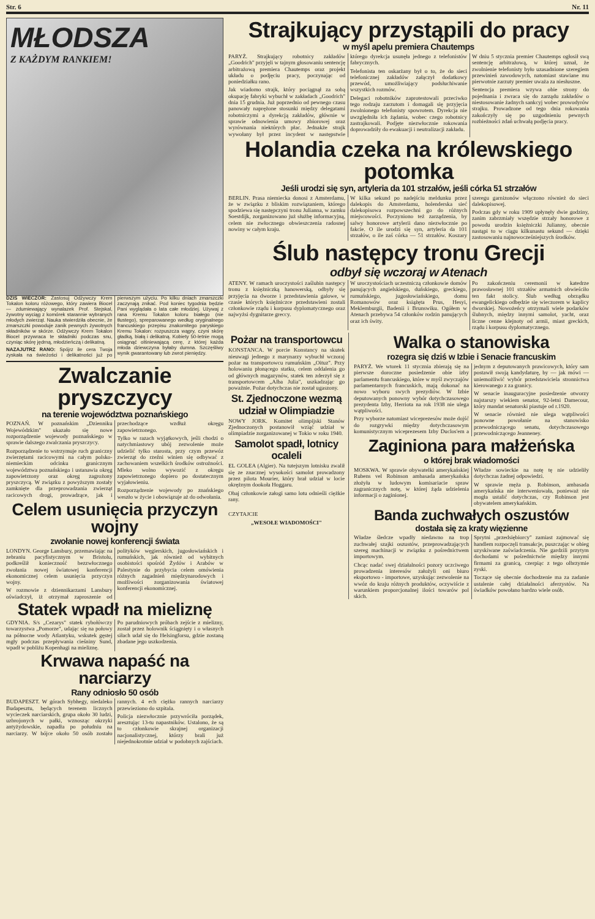Str. 6 Nr. 11
MŁODSZA
Z KAŻDYM RANKIEM!
DZIŚ WIECZÓR: Zastosuj Odżywczy Krem Tokalon koloru różowego, który zawiera Biocel — zdumiewający wynalazek Prof. Stejskal, żywotny wyciąg z komórek starannie wybranych młodych zwierząt. Nauka stwierdziła obecnie, że zmarszczki powoduje zanik pewnych żywotnych składników w skórze. Odżywczy Krem Tokalon Biocel przywraca te składniki podczas snu, czyniąc skórę jędrną, młodzieńczą i delikatną.
NAZAJUTRZ RANO: Spójrz ile cera Twoja zyskała na świeżości i delikatności już po pierwszym użyciu. Po kilku dniach zmarszczki zaczynają znikać. Pod koniec tygodnia będzie Pani wyglądała o lata całe młodziej. Używaj z rana Kremu Tokalon koloru białego (nie tłustego), spreparowanego według oryginalnego francuskiego przepisu znakomitego paryskiego Kremu Tokalon: rozpuszcza wągry, czyni skórę gładką, białą i delikatną. Kobiety 50-letnie mogą osiągnąć olśniewającą cerę, z której każda młoda dziewczyna byłaby dumna. Szczęśliwy wynik gwarantowany lub zwrot pieniędzy.
Zwalczanie pryszczycy
na terenie województwa poznańskiego
POZNAŃ. W poznańskim „Dzienniku Wojewódzkim" ukazało się nowe rozporządzenie wojewody poznańskiego w sprawie dalszego zwalczania pryszczycy.
Rozporządzenie to wstrzymuje ruch graniczny zwierzętami racicowymi na całym polsko-niemieckim odcinku granicznym województwa poznańskiego i ustanawia okręg zapowietrzony oraz okręg zagrożony pryszczycą. W związku z powyższym zostały zamknięte dla przeprowadzania zwierząt racicowych drogi, prowadzące, jak i przechodzące wzdłuż okręgu zapowietrzonego.
Tylko w razach wyjątkowych, jeśli chodzi o natychmiastowy ubój zezwolenie może udzielić tylko starosta, przy czym przewóz zwierząt do rzeźni winien się odbywać z zachowaniem wszelkich środków ostrożności. Mleko wolno wywozić z okręgu zapowietrzonego dopiero po dostatecznym wyjałowieniu.
Rozporządzenie wojewody po znańskiego weszło w życie i obowiązuje aż do odwołania.
Celem usunięcia przyczyn wojny
zwołanie nowej konferencji świata
LONDYN. George Lansbury, przemawiając na zebraniu pacyfistycznym w Bristolu, podkreślił konieczność bezzwłocznego zwołania nowej światowej konferencji ekonomicznej celem usunięcia przyczyn wojny.
W rozmowie z dziennikarzami Lansbury oświadczył, iż otrzymał zaproszenie od polityków węgierskich, jugosłowiańskich i rumuńskich, jak również od wybitnych osobistości spośród Żydów i Arabów w Palestynie do przybycia celem omówienia różnych zagadnień międzynarodowych i możliwości zorganizowania światowej konferencji ekonomicznej.
Statek wpadł na mieliznę
GDYNIA. S/s „Cezarys" statek rybołówczy towarzystwa „Pomorze", udając się na połowy na północne wody Atlantyku, wskutek gęstej mgły podczas przepływania cieśniny Sund, wpadł w pobliżu Kopenhagi na mieliznę.
Po parudniowych próbach zejście z mielizny, został przez holownik ściągnięty i o własnych siłach udał się do Helsingforsu, gdzie zostaną zbadane jego uszkodzenia.
Krwawa napaść na narciarzy
Rany odniosło 50 osób
BUDAPESZT. W górach Sybhegy, niedaleko Budapesztu, będących terenem licznych wycieczek narciarskich, grupa około 30 ludzi, uzbrojonych w pałki, wznosząc okrzyki antyżydowskie, napadła po południu na narciarzy. W bójce około 50 osób zostało rannych. 4 ech ciężko rannych narciarzy przewieziono do szpitala.
Policja niezwłocznie przywróciła porządek, aresztując 13-tu napastników. Ustalono, że są to członkowie skrajnej organizacji nacjonalistycznej, którzy brali już niejednokrotnie udział w podobnych zajściach.
Strajkujący przystąpili do pracy
w myśl apelu premiera Chautemps
PARYŻ. Strajkujący robotnicy zakładów „Goodrich" przyjęli w tajnym głosowaniu sentencję arbitrażową premiera Chautemps oraz projekt układu o podjęciu pracy, poczynając od poniedziałku rano.
Jak wiadomo strajk, który pociągnął za sobą okupację fabryki wybuchł w zakładach „Goodrich" dnia 15 grudnia. Już poprzednio od pewnego czasu panowały naprężone stosunki między delegatami robotniczymi a dyrekcją zakładów, głównie w sprawie odnowienia umowy zbiorowej oraz wyrównania niektórych płac. Jednakże strajk wywołany był przez incydent w następstwie którego dyrekcja usunęła jednego z telefonistów fabrycznych.
Telefonista ten oskarżany był o to, że do sieci telefonicznej zakładów załączył dodatkowy przewód, umożliwiający podsłuchiwanie wszystkich rozmów.
Delegaci robotników zaprotestowali przeciwko tego rodzaju zarzutom i domagali się przyjęcia zwolnionego telefonisty spowrotem. Dyrekcja nie uwzględniła ich żądania, wobec czego robotnicy zastrajkowali. Podjęte niezwłocznie rokowania doprowadziły do ewakuacji i neutralizacji zakładu.
W dniu 5 stycznia premier Chautemps ogłosił swą sentencję arbitrażową, w której uznał, że zwolnienie telefonisty było uzasadnione szeregiem przewinień zawodowych, natomiast stawiane mu pierwotnie zarzuty premier uważa za niesłuszne.
Sentencja premiera wzywa obie strony do pojednania i zwraca się do zarządu zakładów o niestosowanie żadnych sankcyj wobec prowodyrów strajku. Prowadzone od tego dnia rokowania zakończyły się po uzgodnieniu pewnych rozbieżności zdań uchwałą podjęcia pracy.
Holandia czeka na królewskiego potomka
Jeśli urodzi się syn, artyleria da 101 strzałów, jeśli córka 51 strzałów
BERLIN. Prasa niemiecka donosi z Amsterdamu, że w związku z bliskim rozwiązaniem, którego spodziewa się następczyni tronu Julianna, w zamku Soestdijk, zorganizowano już służbę informacyjną, celem nie zwłocznego obwieszczenia radosnej nowiny w całym kraju.
W kilka sekund po nadejściu meldunku przez dalekopis do Amsterdamu, holenderska sieć dalekopisowa rozpowszechni go do różnych miejscowości. Poczyniono też zarządzenia, by salwy honorowe artylerii dano niezwłocznie po fakcie. O ile urodzi się syn, artyleria da 101 strzałów, o ile zaś córka — 51 strzałów. Koszary szeregu garnizonów włączono również do sieci dalekopisowej.
Podczas gdy w roku 1909 upłynęły dwie godziny, zanim zabrzmiały wszędzie strzały honorowe z powodu urodzin księżniczki Julianny, obecnie nastąpi to w ciągu kilkunastu sekund — dzięki zastosowaniu najnowocześniejszych środków.
Ślub następcy tronu Grecji
odbył się wczoraj w Atenach
ATENY. W ramach uroczystości zaślubin następcy tronu z księżniczką hanowerską, odbyły się przyjęcia na dworze i przedstawienia galowe, w czasie których księżniczce przedstawieni zostali członkowie rządu i korpusu dyplomatycznego oraz najwyżsi dygnitarze greccy.
W uroczystościach uczestniczą członkowie domów panujących angielskiego, duńskiego, greckiego, rumuńskiego, jugosłowiańskiego, domu Romanowów oraz książęta Prus, Hesyi, Meklemburgii, Badenii i Brunswiku. Ogółem w Atenach przebywa 54 członków rodzin panujących oraz ich świty.
Po zakończeniu ceremonii w katedrze prawosławnej 101 strzałów armatnich obwieściło ten fakt stolicy. Ślub według obrządku ewangelickiego odbędzie się wieczorem w kaplicy dworskiej. Nowożeńcy otrzymali wiele podarków ślubnych, między innymi samolot, yacht, oraz liczne cenne klejnoty od armii, miast greckich, rządu i korpusu dyplomatycznego.
Pożar na transportowcu
KONSTANCA. W porcie Konstancy na skutek nieuwagi jednego z marynarzy wybuchł wczoraj pożar na transportowcu rumuńskim „Oituz". Przy holowaniu płonącego statku, celem oddalenia go od głównych magazynów, statek ten zderzył się z transportowcem „Alba Julia", uszkadzając go poważnie. Pożar dotychczas nie został ugaszony.
St. Zjednoczone wezmą udział w Olimpiadzie
NOWY JORK. Komitet olimpijski Stanów Zjednoczonych postanowił wziąć udział w olimpiadzie zorganizowanej w Tokio w roku 1940.
Samolot spadł, lotnicy ocaleli
EL GOLEA (Algier). Na tutejszym lotnisku zwalił się ze znacznej wysokości samolot prowadzony przez pilota Mourier, który brał udział w locie okrężnym dookoła Hoggaru.
Obaj członkowie załogi samo lotu odnieśli ciężkie rany.
CZYTAJCIE
„WESOŁE WIADOMOŚCI"
Walka o stanowiska
rozegra się dziś w Izbie i Senacie francuskim
PARYŻ. We wtorek 11 stycznia zbierają się na pierwsze doroczne posiedzenie obie izby parlamentu francuskiego, które w myśl zwyczajów parlamentarnych francuskich, mają dokonać na nowo wyboru swych prezydiów. W Izbie deputowanych ponowny wybór dotychczasowego prezydenta Izby, Herriota na rok 1938 nie ulega wątpliwości.
Przy wyborze natomiast wiceprezesów może dojść do rozgrywki między dotychczasowym komunistycznym wiceprezesem Izby Duclos'em a jednym z deputowanych prawicowych, który sam postawił swoją kandydaturę, by — jak mówi — uniemożliwić wybór przedstawiciela stronnictwa kierowanego z za granicy.
W senacie inauguracyjne posiedzenie otworzy najstarszy wiekiem senator, 92-letni Damecour, który mandat senatorski piastuje od r.1920.
W senacie również nie ulega wątpliwości ponowne powołanie na stanowisko przewodniczącego senatu, dotychczasowego przewodniczącego Jeanneney.
Zaginiona para małżeńska
o której brak wiadomości
MOSKWA. W sprawie obywatelki amerykańskiej Rubens vel Robinson ambasada amerykańska złożyła w ludowym komisariacie spraw zagranicznych notę, w której żąda udzielenia informacji o zaginionej.
Władze sowieckie na notę tę nie udzieliły dotychczas żadnej odpowiedzi.
W sprawie męża p. Robinson, ambasada amerykańska nie interweniowała, ponieważ nie mogła ustalić dotychczas, czy Robinson jest obywatelem amerykańskim.
Banda zuchwałych oszustów
dostała się za kraty więzienne
Władze śledcze wpadły niedawno na trop zuchwałej szajki oszustów, przeprowadzających szereg machinacji w związku z pośrednictwem importowym.
Chcąc nadać swej działalności pozory uczciwego prowadzenia interesów założyli oni biuro eksportowo - importowe, uzyskując zezwolenie na wwóz do kraju różnych produktów, oczywiście z warunkiem proporcjonalnej ilości towarów pol skich.
Sprytni „przedsiębiorcy" zamiast zajmować się handlem rozpoczęli transakcje, puszczając w obieg uzyskiwane zaświadczenia. Nie gardzili przytym dochodami w pośrednictwie między innymi firmami za granicą, czerpiąc z tego olbrzymie zyski.
Toczące się obecnie dochodzenie ma za zadanie ustalenie całej działalności aferzystów. Na świadków powołano bardzo wiele osób.